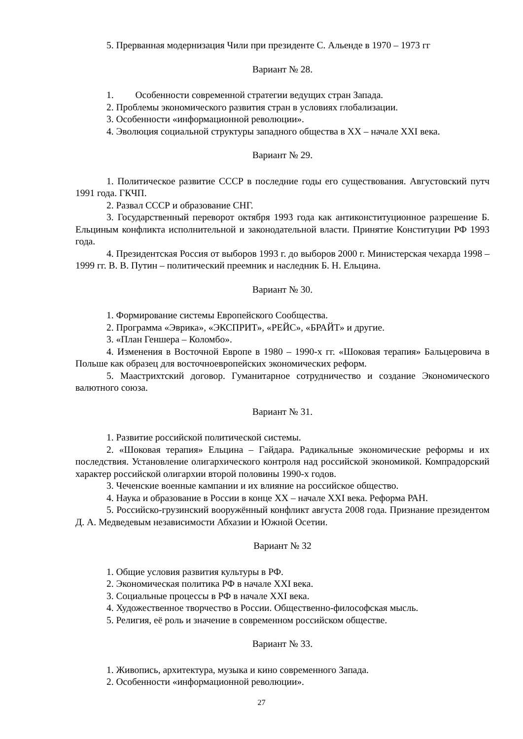5. Прерванная модернизация Чили при президенте С. Альенде в 1970 – 1973 гг
Вариант № 28.
1. Особенности современной стратегии ведущих стран Запада.
2. Проблемы экономического развития стран в условиях глобализации.
3. Особенности «информационной революции».
4. Эволюция социальной структуры западного общества в XX – начале XXI века.
Вариант № 29.
1. Политическое развитие СССР в последние годы его существования. Августовский путч 1991 года. ГКЧП.
2. Развал СССР и образование СНГ.
3. Государственный переворот октября 1993 года как антиконституционное разрешение Б. Ельциным конфликта исполнительной и законодательной власти. Принятие Конституции РФ 1993 года.
4. Президентская Россия от выборов 1993 г. до выборов 2000 г. Министерская чехарда 1998 – 1999 гг. В. В. Путин – политический преемник и наследник Б. Н. Ельцина.
Вариант № 30.
1. Формирование системы Европейского Сообщества.
2. Программа «Эврика», «ЭКСПРИТ», «РЕЙС», «БРАЙТ» и другие.
3. «План Геншера – Коломбо».
4. Изменения в Восточной Европе в 1980 – 1990-х гг. «Шоковая терапия» Бальцеровича в Польше как образец для восточноевропейских экономических реформ.
5. Маастрихтский договор. Гуманитарное сотрудничество и создание Экономического валютного союза.
Вариант № 31.
1. Развитие российской политической системы.
2. «Шоковая терапия» Ельцина – Гайдара. Радикальные экономические реформы и их последствия. Установление олигархического контроля над российской экономикой. Компрадорский характер российской олигархии второй половины 1990-х годов.
3. Чеченские военные кампании и их влияние на российское общество.
4. Наука и образование в России в конце XX – начале XXI века. Реформа РАН.
5. Российско-грузинский вооружённый конфликт августа 2008 года. Признание президентом Д. А. Медведевым независимости Абхазии и Южной Осетии.
Вариант № 32
1. Общие условия развития культуры в РФ.
2. Экономическая политика РФ в начале XXI века.
3. Социальные процессы в РФ в начале XXI века.
4. Художественное творчество в России. Общественно-философская мысль.
5. Религия, её роль и значение в современном российском обществе.
Вариант № 33.
1. Живопись, архитектура, музыка и кино современного Запада.
2. Особенности «информационной революции».
27